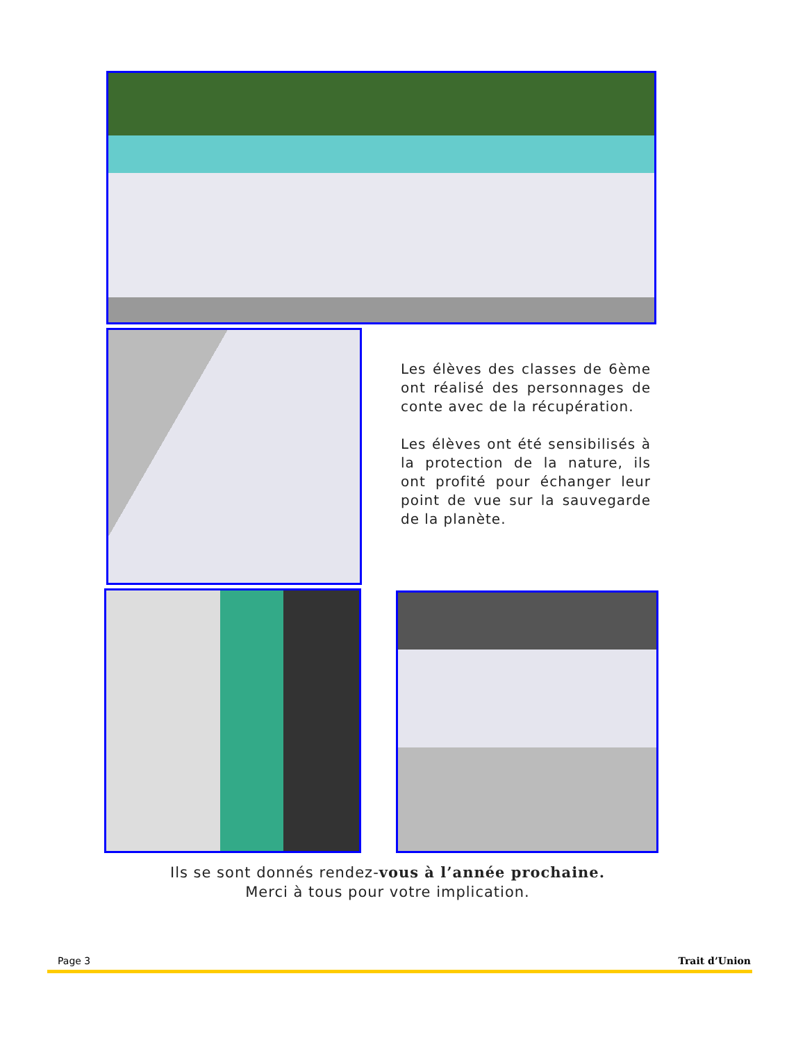Les élèves des classes de 6ème ont réalisé des personnages de conte avec de la récupération.
Les élèves ont été sensibilisés à la protection de la nature, ils ont profité pour échanger leur point de vue sur la sauvegarde de la planète.
Ils se sont donnés rendez-vous à l’année prochaine.
Merci à tous pour votre implication.
Page 3 Trait d’Union